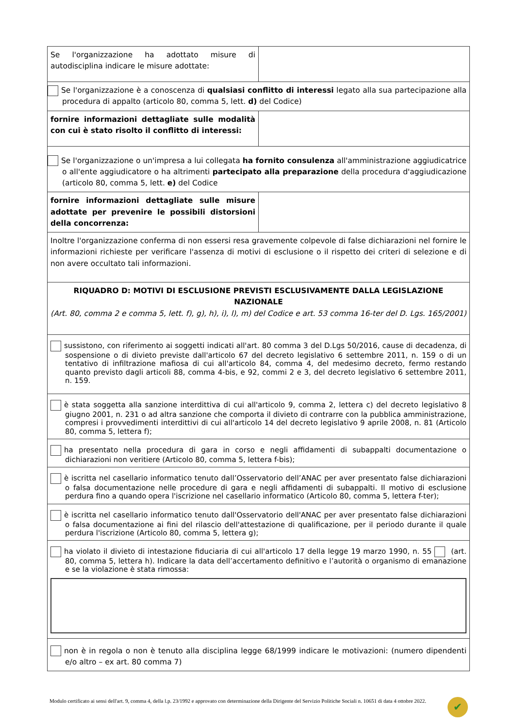| Se l'organizzazione ha adottato misure di autodisciplina indicare le misure adottate: | |
| Se l'organizzazione è a conoscenza di qualsiasi conflitto di interessi legato alla sua partecipazione alla procedura di appalto (articolo 80, comma 5, lett. d) del Codice) | |
| fornire informazioni dettagliate sulle modalità con cui è stato risolto il conflitto di interessi: | |
| Se l'organizzazione o un'impresa a lui collegata ha fornito consulenza all'amministrazione aggiudicatrice o all'ente aggiudicatore o ha altrimenti partecipato alla preparazione della procedura d'aggiudicazione (articolo 80, comma 5, lett. e) del Codice | |
| fornire informazioni dettagliate sulle misure adottate per prevenire le possibili distorsioni della concorrenza: | |
| Inoltre l'organizzazione conferma di non essersi resa gravemente colpevole di false dichiarazioni nel fornire le informazioni richieste per verificare l'assenza di motivi di esclusione o il rispetto dei criteri di selezione e di non avere occultato tali informazioni. | |
| RIQUADRO D: MOTIVI DI ESCLUSIONE PREVISTI ESCLUSIVAMENTE DALLA LEGISLAZIONE NAZIONALE (Art. 80, comma 2 e comma 5, lett. f), g), h), i), l), m) del Codice e art. 53 comma 16-ter del D. Lgs. 165/2001) | |
| sussistono, con riferimento ai soggetti indicati all'art. 80 comma 3 del D.Lgs 50/2016, cause di decadenza, di sospensione o di divieto previste dall'articolo 67 del decreto legislativo 6 settembre 2011, n. 159 o di un tentativo di infiltrazione mafiosa di cui all'articolo 84, comma 4, del medesimo decreto, fermo restando quanto previsto dagli articoli 88, comma 4-bis, e 92, commi 2 e 3, del decreto legislativo 6 settembre 2011, n. 159. | |
| è stata soggetta alla sanzione interdittiva di cui all'articolo 9, comma 2, lettera c) del decreto legislativo 8 giugno 2001, n. 231 o ad altra sanzione che comporta il divieto di contrarre con la pubblica amministrazione, compresi i provvedimenti interdittivi di cui all'articolo 14 del decreto legislativo 9 aprile 2008, n. 81 (Articolo 80, comma 5, lettera f); | |
| ha presentato nella procedura di gara in corso e negli affidamenti di subappalti documentazione o dichiarazioni non veritiere (Articolo 80, comma 5, lettera f-bis); | |
| è iscritta nel casellario informatico tenuto dall’Osservatorio dell’ANAC per aver presentato false dichiarazioni o falsa documentazione nelle procedure di gara e negli affidamenti di subappalti. Il motivo di esclusione perdura fino a quando opera l'iscrizione nel casellario informatico (Articolo 80, comma 5, lettera f-ter); | |
| è iscritta nel casellario informatico tenuto dall'Osservatorio dell'ANAC per aver presentato false dichiarazioni o falsa documentazione ai fini del rilascio dell'attestazione di qualificazione, per il periodo durante il quale perdura l'iscrizione (Articolo 80, comma 5, lettera g); | |
| ha violato il divieto di intestazione fiduciaria di cui all'articolo 17 della legge 19 marzo 1990, n. 55 (art. 80, comma 5, lettera h). Indicare la data dell’accertamento definitivo e l’autorità o organismo di emanazione e se la violazione è stata rimossa: | |
| non è in regola o non è tenuto alla disciplina legge 68/1999 indicare le motivazioni: (numero dipendenti e/o altro – ex art. 80 comma 7) | |
Modulo certificato ai sensi dell'art. 9, comma 4, della l.p. 23/1992 e approvato con determinazione della Dirigente del Servizio Politiche Sociali n. 10651 di data 4 ottobre 2022.
✔